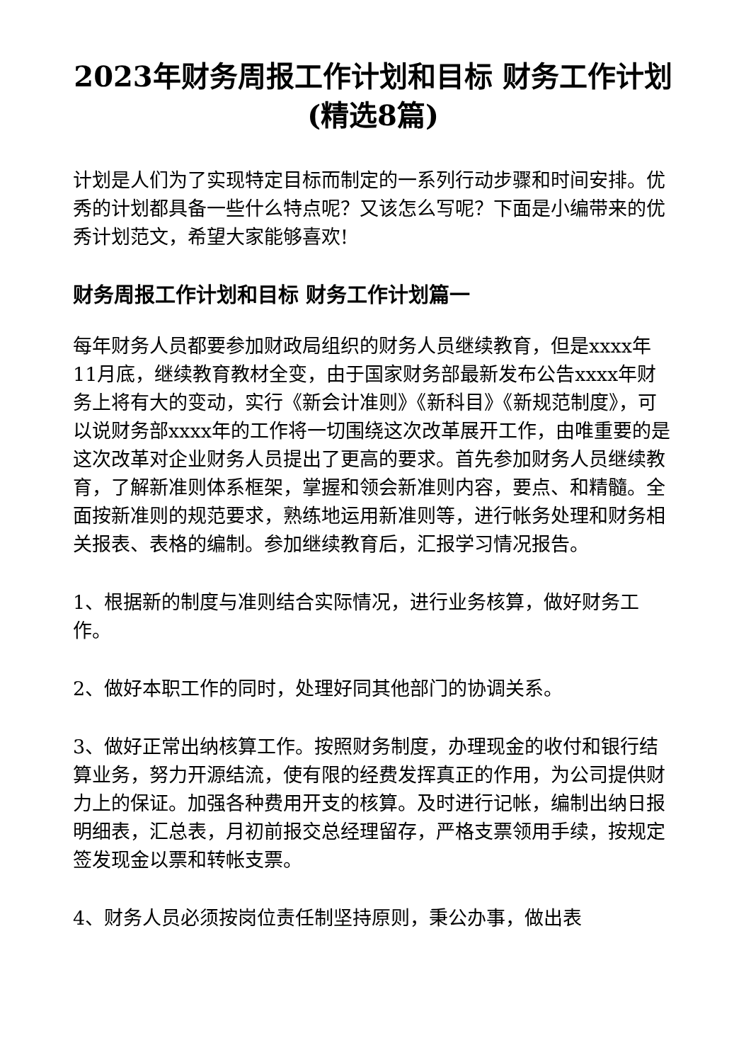2023年财务周报工作计划和目标 财务工作计划(精选8篇)
计划是人们为了实现特定目标而制定的一系列行动步骤和时间安排。优秀的计划都具备一些什么特点呢？又该怎么写呢？下面是小编带来的优秀计划范文，希望大家能够喜欢!
财务周报工作计划和目标 财务工作计划篇一
每年财务人员都要参加财政局组织的财务人员继续教育，但是xxxx年11月底，继续教育教材全变，由于国家财务部最新发布公告xxxx年财务上将有大的变动，实行《新会计准则》《新科目》《新规范制度》，可以说财务部xxxx年的工作将一切围绕这次改革展开工作，由唯重要的是这次改革对企业财务人员提出了更高的要求。首先参加财务人员继续教育，了解新准则体系框架，掌握和领会新准则内容，要点、和精髓。全面按新准则的规范要求，熟练地运用新准则等，进行帐务处理和财务相关报表、表格的编制。参加继续教育后，汇报学习情况报告。
1、根据新的制度与准则结合实际情况，进行业务核算，做好财务工作。
2、做好本职工作的同时，处理好同其他部门的协调关系。
3、做好正常出纳核算工作。按照财务制度，办理现金的收付和银行结算业务，努力开源结流，使有限的经费发挥真正的作用，为公司提供财力上的保证。加强各种费用开支的核算。及时进行记帐，编制出纳日报明细表，汇总表，月初前报交总经理留存，严格支票领用手续，按规定签发现金以票和转帐支票。
4、财务人员必须按岗位责任制坚持原则，秉公办事，做出表